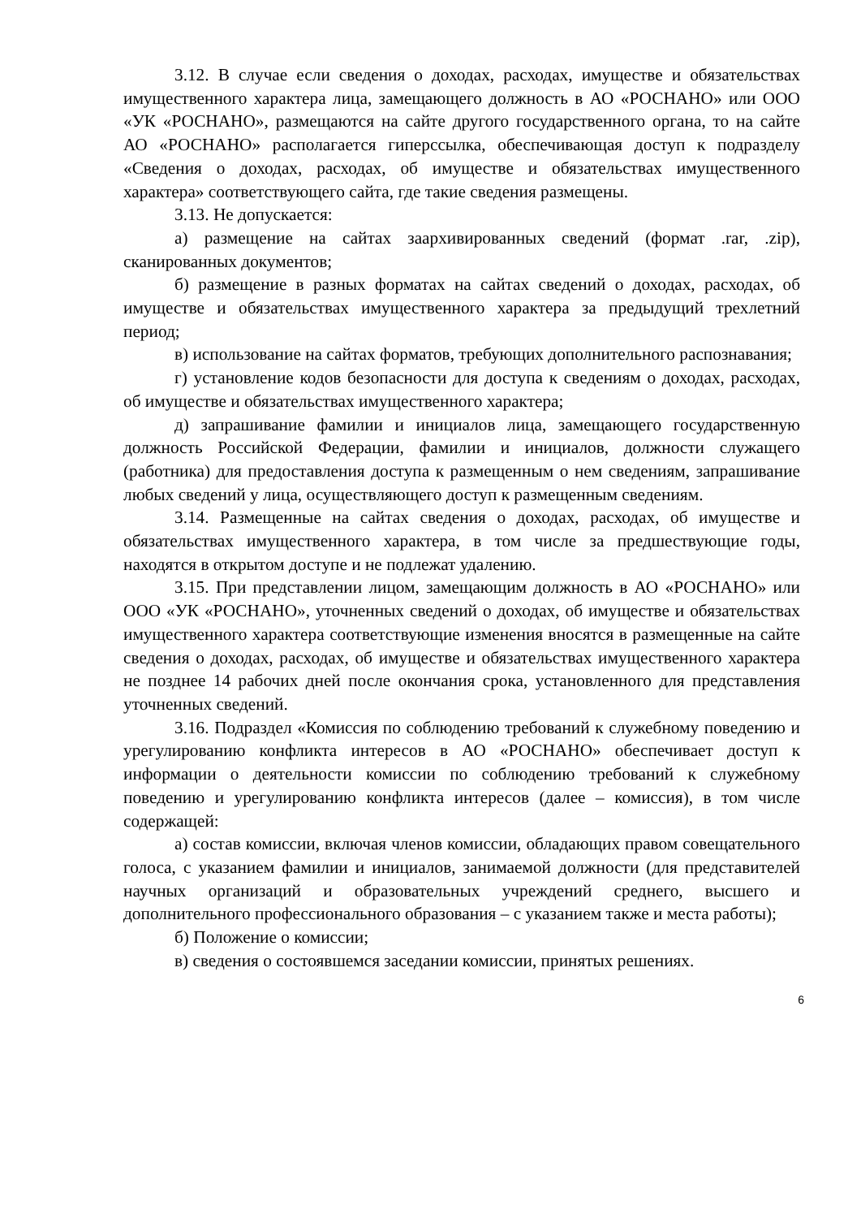3.12. В случае если сведения о доходах, расходах, имуществе и обязательствах имущественного характера лица, замещающего должность в АО «РОСНАНО» или ООО «УК «РОСНАНО», размещаются на сайте другого государственного органа, то на сайте АО «РОСНАНО» располагается гиперссылка, обеспечивающая доступ к подразделу «Сведения о доходах, расходах, об имуществе и обязательствах имущественного характера» соответствующего сайта, где такие сведения размещены.
3.13. Не допускается:
а) размещение на сайтах заархивированных сведений (формат .rar, .zip), сканированных документов;
б) размещение в разных форматах на сайтах сведений о доходах, расходах, об имуществе и обязательствах имущественного характера за предыдущий трехлетний период;
в) использование на сайтах форматов, требующих дополнительного распознавания;
г) установление кодов безопасности для доступа к сведениям о доходах, расходах, об имуществе и обязательствах имущественного характера;
д) запрашивание фамилии и инициалов лица, замещающего государственную должность Российской Федерации, фамилии и инициалов, должности служащего (работника) для предоставления доступа к размещенным о нем сведениям, запрашивание любых сведений у лица, осуществляющего доступ к размещенным сведениям.
3.14. Размещенные на сайтах сведения о доходах, расходах, об имуществе и обязательствах имущественного характера, в том числе за предшествующие годы, находятся в открытом доступе и не подлежат удалению.
3.15. При представлении лицом, замещающим должность в АО «РОСНАНО» или ООО «УК «РОСНАНО», уточненных сведений о доходах, об имуществе и обязательствах имущественного характера соответствующие изменения вносятся в размещенные на сайте сведения о доходах, расходах, об имуществе и обязательствах имущественного характера не позднее 14 рабочих дней после окончания срока, установленного для представления уточненных сведений.
3.16. Подраздел «Комиссия по соблюдению требований к служебному поведению и урегулированию конфликта интересов в АО «РОСНАНО» обеспечивает доступ к информации о деятельности комиссии по соблюдению требований к служебному поведению и урегулированию конфликта интересов (далее – комиссия), в том числе содержащей:
а) состав комиссии, включая членов комиссии, обладающих правом совещательного голоса, с указанием фамилии и инициалов, занимаемой должности (для представителей научных организаций и образовательных учреждений среднего, высшего и дополнительного профессионального образования – с указанием также и места работы);
б) Положение о комиссии;
в) сведения о состоявшемся заседании комиссии, принятых решениях.
6